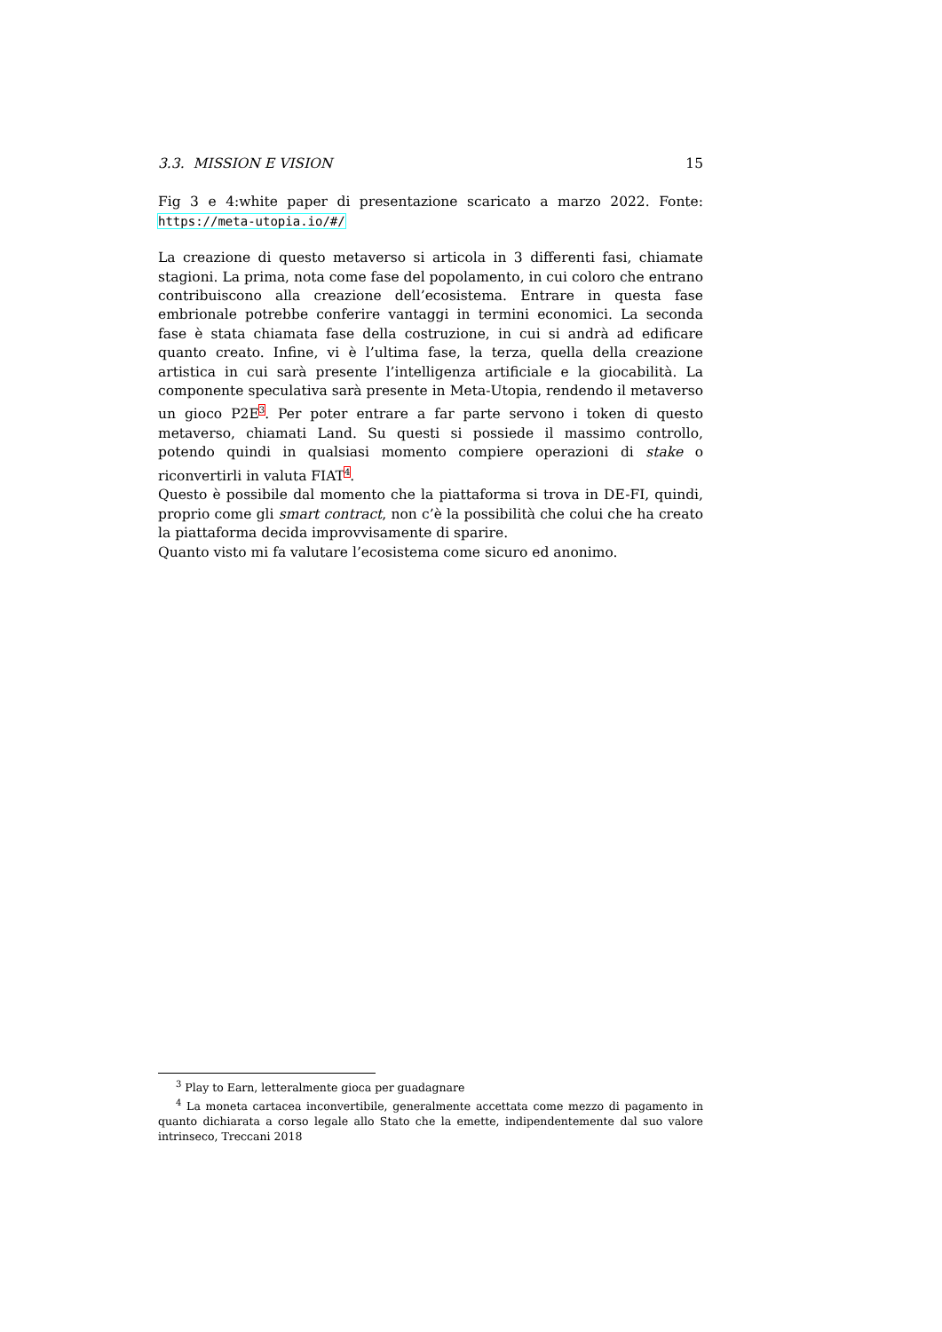3.3. MISSION E VISION 15
Fig 3 e 4:white paper di presentazione scaricato a marzo 2022. Fonte: https://meta-utopia.io/#/
La creazione di questo metaverso si articola in 3 differenti fasi, chiamate stagioni. La prima, nota come fase del popolamento, in cui coloro che entrano contribuiscono alla creazione dell’ecosistema. Entrare in questa fase embrionale potrebbe conferire vantaggi in termini economici. La seconda fase è stata chiamata fase della costruzione, in cui si andrà ad edificare quanto creato. Infine, vi è l’ultima fase, la terza, quella della creazione artistica in cui sarà presente l’intelligenza artificiale e la giocabilità. La componente speculativa sarà presente in Meta-Utopia, rendendo il metaverso un gioco P2E<sup>3</sup>. Per poter entrare a far parte servono i token di questo metaverso, chiamati Land. Su questi si possiede il massimo controllo, potendo quindi in qualsiasi momento compiere operazioni di stake o riconvertirli in valuta FIAT<sup>4</sup>.
Questo è possibile dal momento che la piattaforma si trova in DE-FI, quindi, proprio come gli smart contract, non c’è la possibilità che colui che ha creato la piattaforma decida improvvisamente di sparire.
Quanto visto mi fa valutare l’ecosistema come sicuro ed anonimo.
<sup>3</sup> Play to Earn, letteralmente gioca per guadagnare
<sup>4</sup> La moneta cartacea inconvertibile, generalmente accettata come mezzo di pagamento in quanto dichiarata a corso legale allo Stato che la emette, indipendentemente dal suo valore intrinseco, Treccani 2018